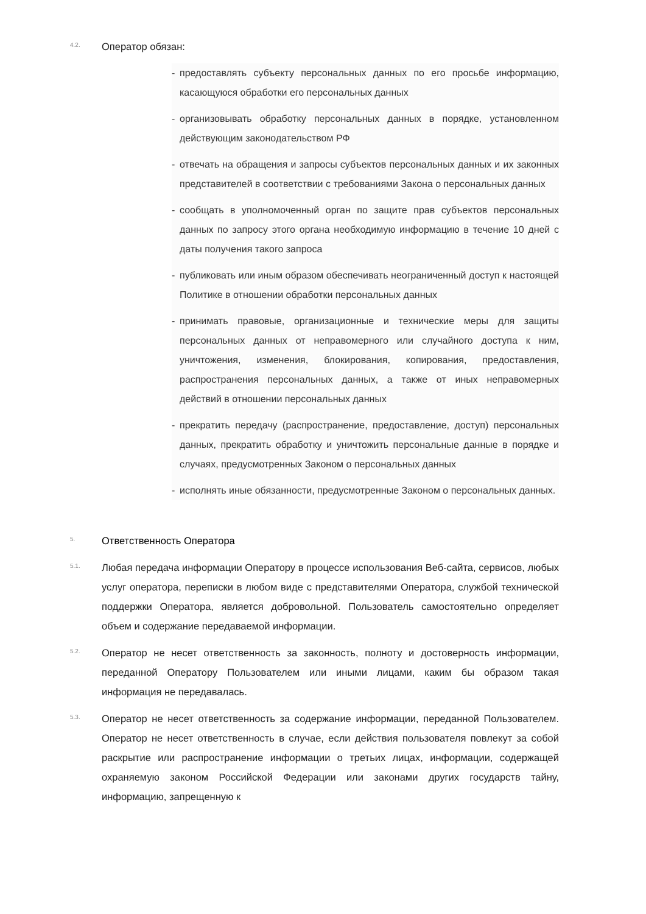4.2.
Оператор обязан:
- предоставлять субъекту персональных данных по его просьбе информацию, касающуюся обработки его персональных данных
- организовывать обработку персональных данных в порядке, установленном действующим законодательством РФ
- отвечать на обращения и запросы субъектов персональных данных и их законных представителей в соответствии с требованиями Закона о персональных данных
- сообщать в уполномоченный орган по защите прав субъектов персональных данных по запросу этого органа необходимую информацию в течение 10 дней с даты получения такого запроса
- публиковать или иным образом обеспечивать неограниченный доступ к настоящей Политике в отношении обработки персональных данных
- принимать правовые, организационные и технические меры для защиты персональных данных от неправомерного или случайного доступа к ним, уничтожения, изменения, блокирования, копирования, предоставления, распространения персональных данных, а также от иных неправомерных действий в отношении персональных данных
- прекратить передачу (распространение, предоставление, доступ) персональных данных, прекратить обработку и уничтожить персональные данные в порядке и случаях, предусмотренных Законом о персональных данных
- исполнять иные обязанности, предусмотренные Законом о персональных данных.
5.
Ответственность Оператора
5.1.
Любая передача информации Оператору в процессе использования Веб-сайта, сервисов, любых услуг оператора, переписки в любом виде с представителями Оператора, службой технической поддержки Оператора, является добровольной. Пользователь самостоятельно определяет объем и содержание передаваемой информации.
5.2.
Оператор не несет ответственность за законность, полноту и достоверность информации, переданной Оператору Пользователем или иными лицами, каким бы образом такая информация не передавалась.
5.3.
Оператор не несет ответственность за содержание информации, переданной Пользователем. Оператор не несет ответственность в случае, если действия пользователя повлекут за собой раскрытие или распространение информации о третьих лицах, информации, содержащей охраняемую законом Российской Федерации или законами других государств тайну, информацию, запрещенную к